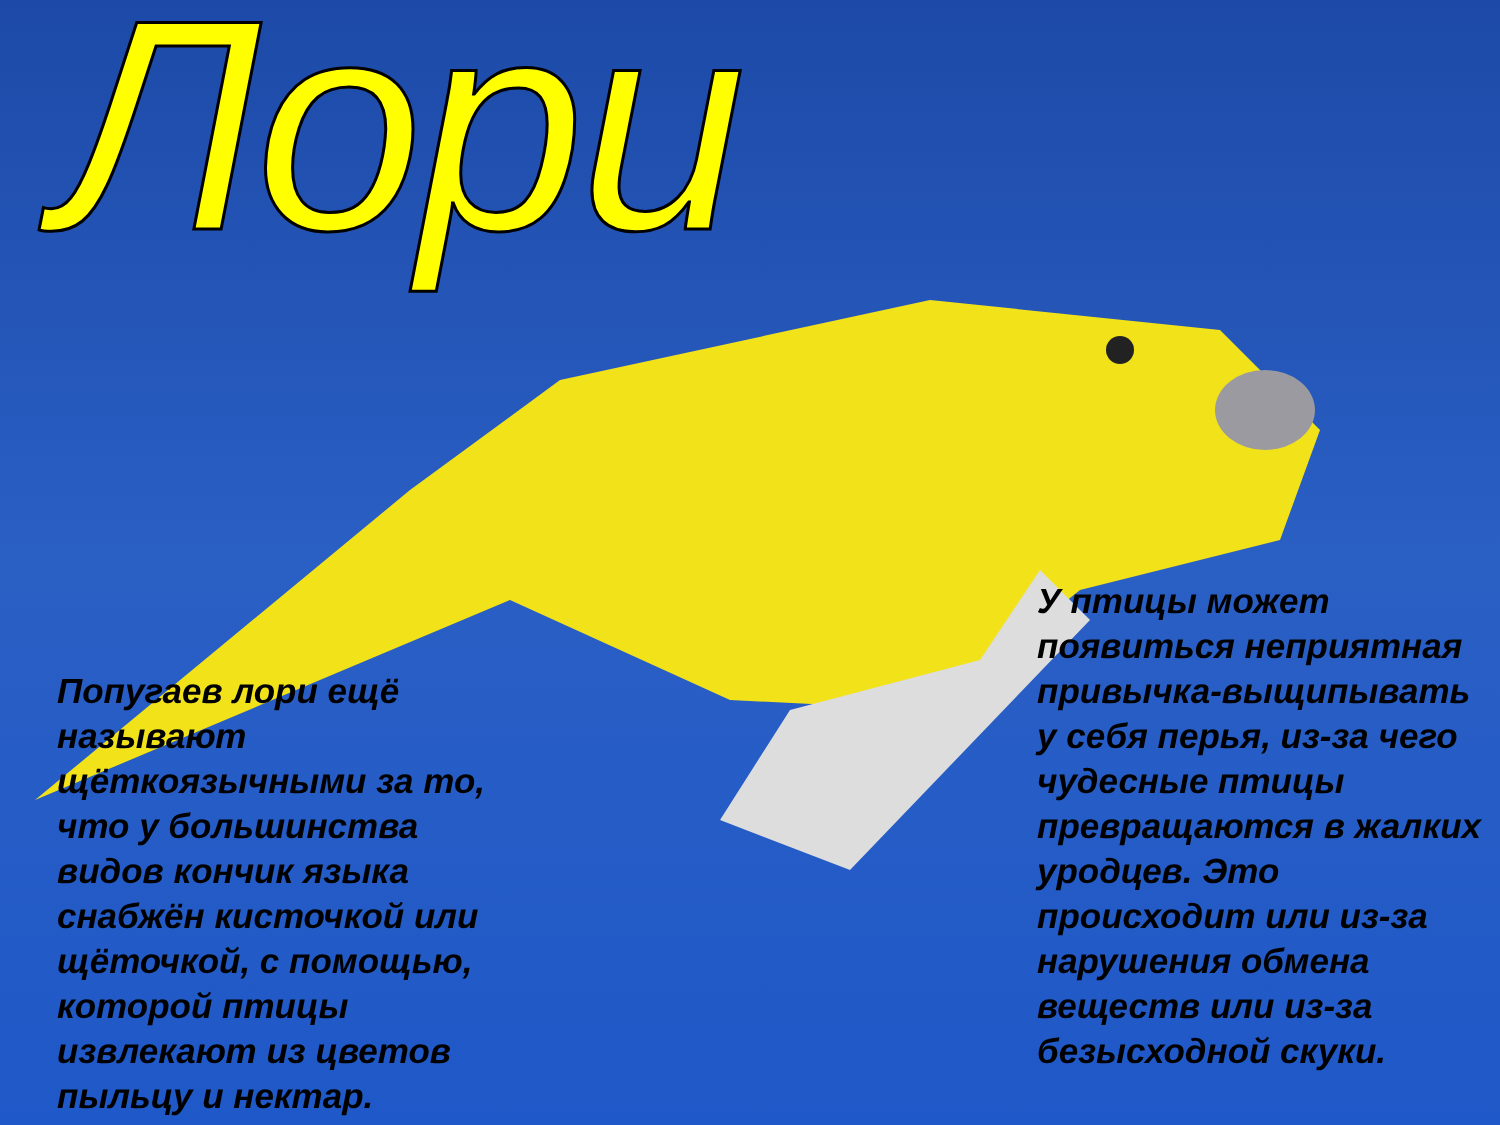Лори
Попугаев лори ещё называют щёткоязычными за то, что у большинства видов кончик языка снабжён кисточкой или щёточкой, с помощью, которой птицы извлекают из цветов пыльцу и нектар.
У птицы может появиться неприятная привычка-выщипывать у себя перья, из-за чего чудесные птицы превращаются в жалких уродцев. Это происходит или из-за нарушения обмена веществ или из-за безысходной скуки.